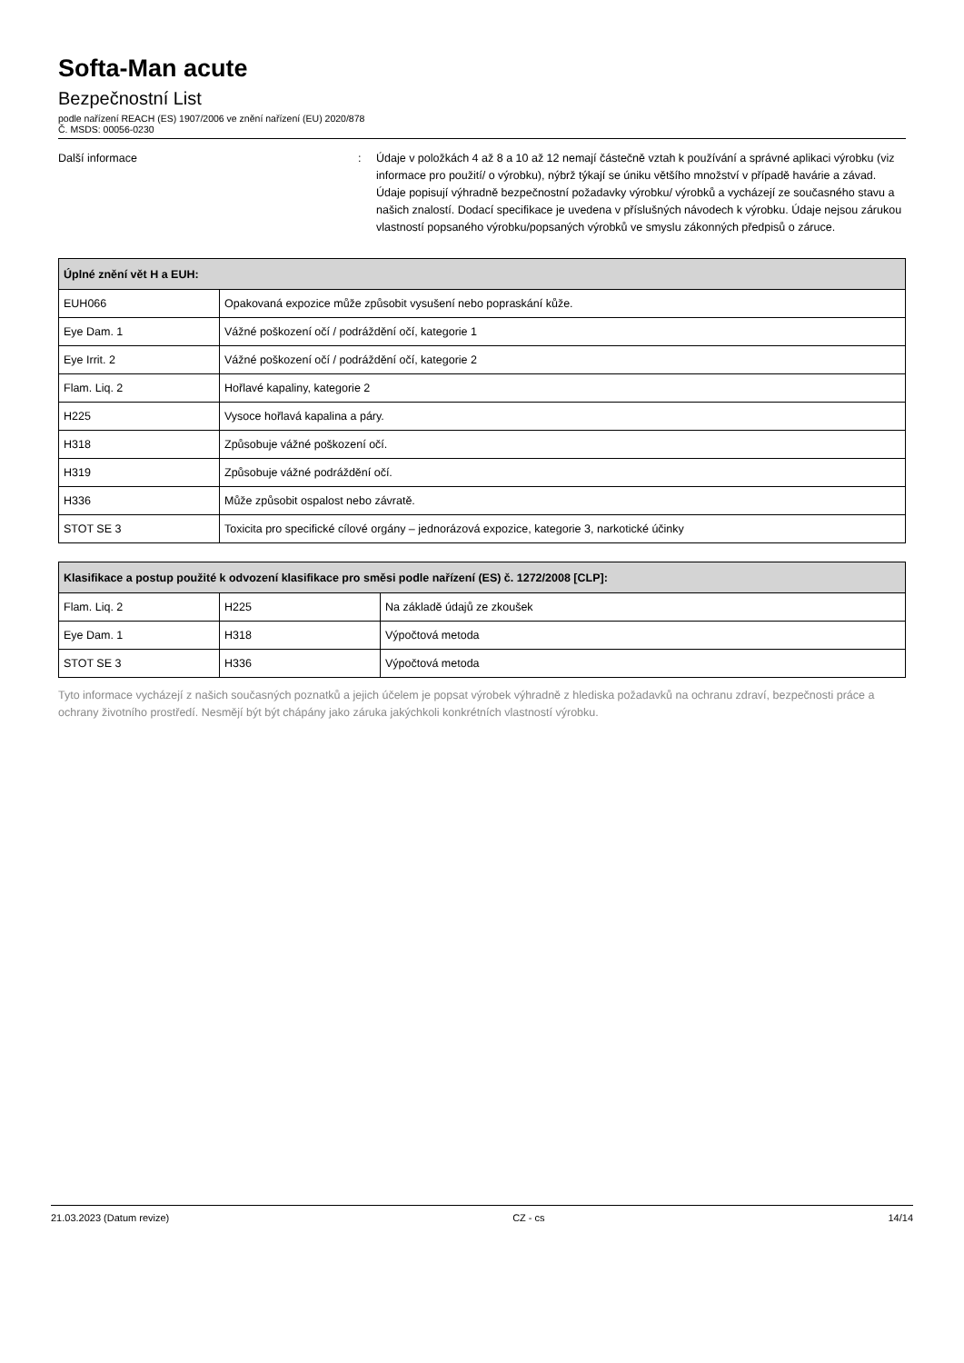Softa-Man acute
Bezpečnostní List
podle nařízení REACH (ES) 1907/2006 ve znění nařízení (EU) 2020/878
Č. MSDS: 00056-0230
Další informace : Údaje v položkách 4 až 8 a 10 až 12 nemají částečně vztah k používání a správné aplikaci výrobku (viz informace pro použití/ o výrobku), nýbrž týkají se úniku většího množství v případě havárie a závad. Údaje popisují výhradně bezpečnostní požadavky výrobku/ výrobků a vycházejí ze současného stavu a našich znalostí. Dodací specifikace je uvedena v příslušných návodech k výrobku. Údaje nejsou zárukou vlastností popsaného výrobku/popsaných výrobků ve smyslu zákonných předpisů o záruce.
| Úplné znění vět H a EUH: | |
| --- | --- |
| EUH066 | Opakovaná expozice může způsobit vysušení nebo popraskání kůže. |
| Eye Dam. 1 | Vážné poškození očí / podráždění očí, kategorie 1 |
| Eye Irrit. 2 | Vážné poškození očí / podráždění očí, kategorie 2 |
| Flam. Liq. 2 | Hořlavé kapaliny, kategorie 2 |
| H225 | Vysoce hořlavá kapalina a páry. |
| H318 | Způsobuje vážné poškození očí. |
| H319 | Způsobuje vážné podráždění očí. |
| H336 | Může způsobit ospalost nebo závratě. |
| STOT SE 3 | Toxicita pro specifické cílové orgány – jednorázová expozice, kategorie 3, narkotické účinky |
| Klasifikace a postup použité k odvození klasifikace pro směsi podle nařízení (ES) č. 1272/2008 [CLP]: | | |
| --- | --- | --- |
| Flam. Liq. 2 | H225 | Na základě údajů ze zkoušek |
| Eye Dam. 1 | H318 | Výpočtová metoda |
| STOT SE 3 | H336 | Výpočtová metoda |
Tyto informace vycházejí z našich současných poznatků a jejich účelem je popsat výrobek výhradně z hlediska požadavků na ochranu zdraví, bezpečnosti práce a ochrany životního prostředí. Nesmějí být být chápány jako záruka jakýchkoli konkrétních vlastností výrobku.
21.03.2023 (Datum revize) CZ - cs 14/14